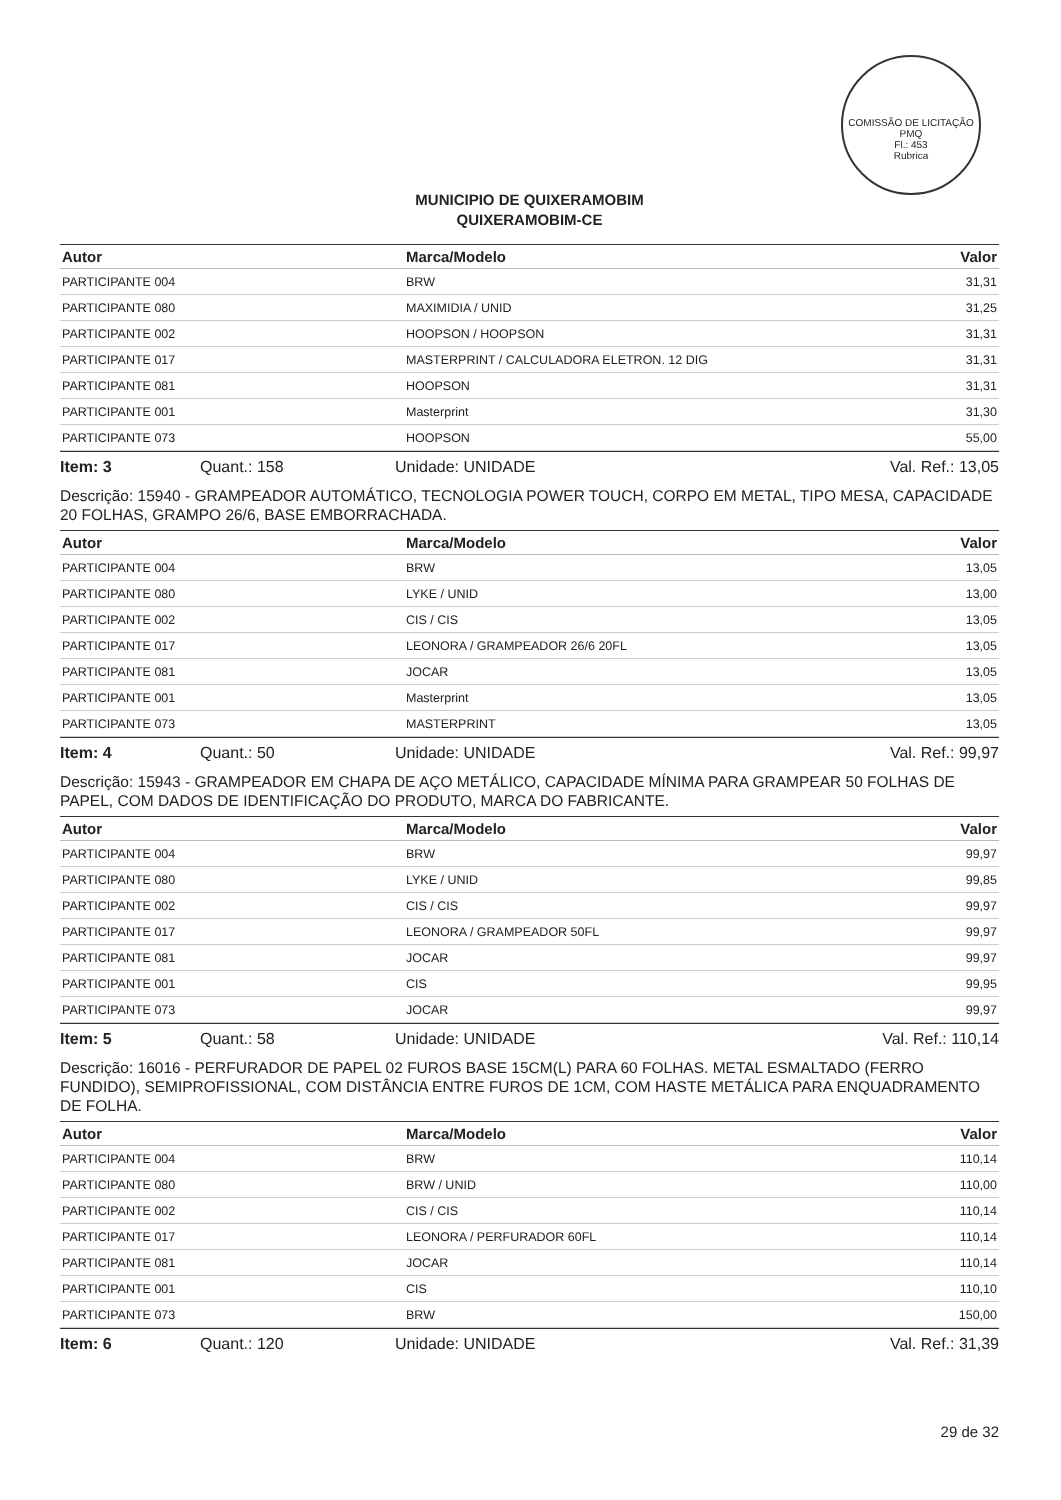COMISSÃO DE LICITAÇÃO PMQ
Fl.: 453
Rubrica
MUNICIPIO DE QUIXERAMOBIM
QUIXERAMOBIM-CE
| Autor | Marca/Modelo | Valor |
| --- | --- | --- |
| PARTICIPANTE 004 | BRW | 31,31 |
| PARTICIPANTE 080 | MAXIMIDIA / UNID | 31,25 |
| PARTICIPANTE 002 | HOOPSON / HOOPSON | 31,31 |
| PARTICIPANTE 017 | MASTERPRINT / CALCULADORA ELETRON. 12 DIG | 31,31 |
| PARTICIPANTE 081 | HOOPSON | 31,31 |
| PARTICIPANTE 001 | Masterprint | 31,30 |
| PARTICIPANTE 073 | HOOPSON | 55,00 |
Item: 3 Quant.: 158 Unidade: UNIDADE Val. Ref.: 13,05
Descrição: 15940 - GRAMPEADOR AUTOMÁTICO, TECNOLOGIA POWER TOUCH, CORPO EM METAL, TIPO MESA, CAPACIDADE 20 FOLHAS, GRAMPO 26/6, BASE EMBORRACHADA.
| Autor | Marca/Modelo | Valor |
| --- | --- | --- |
| PARTICIPANTE 004 | BRW | 13,05 |
| PARTICIPANTE 080 | LYKE / UNID | 13,00 |
| PARTICIPANTE 002 | CIS / CIS | 13,05 |
| PARTICIPANTE 017 | LEONORA / GRAMPEADOR 26/6 20FL | 13,05 |
| PARTICIPANTE 081 | JOCAR | 13,05 |
| PARTICIPANTE 001 | Masterprint | 13,05 |
| PARTICIPANTE 073 | MASTERPRINT | 13,05 |
Item: 4 Quant.: 50 Unidade: UNIDADE Val. Ref.: 99,97
Descrição: 15943 - GRAMPEADOR EM CHAPA DE AÇO METÁLICO, CAPACIDADE MÍNIMA PARA GRAMPEAR 50 FOLHAS DE PAPEL, COM DADOS DE IDENTIFICAÇÃO DO PRODUTO, MARCA DO FABRICANTE.
| Autor | Marca/Modelo | Valor |
| --- | --- | --- |
| PARTICIPANTE 004 | BRW | 99,97 |
| PARTICIPANTE 080 | LYKE / UNID | 99,85 |
| PARTICIPANTE 002 | CIS / CIS | 99,97 |
| PARTICIPANTE 017 | LEONORA / GRAMPEADOR 50FL | 99,97 |
| PARTICIPANTE 081 | JOCAR | 99,97 |
| PARTICIPANTE 001 | CIS | 99,95 |
| PARTICIPANTE 073 | JOCAR | 99,97 |
Item: 5 Quant.: 58 Unidade: UNIDADE Val. Ref.: 110,14
Descrição: 16016 - PERFURADOR DE PAPEL 02 FUROS BASE 15CM(L) PARA 60 FOLHAS. METAL ESMALTADO (FERRO FUNDIDO), SEMIPROFISSIONAL, COM DISTÂNCIA ENTRE FUROS DE 1CM, COM HASTE METÁLICA PARA ENQUADRAMENTO DE FOLHA.
| Autor | Marca/Modelo | Valor |
| --- | --- | --- |
| PARTICIPANTE 004 | BRW | 110,14 |
| PARTICIPANTE 080 | BRW / UNID | 110,00 |
| PARTICIPANTE 002 | CIS / CIS | 110,14 |
| PARTICIPANTE 017 | LEONORA / PERFURADOR 60FL | 110,14 |
| PARTICIPANTE 081 | JOCAR | 110,14 |
| PARTICIPANTE 001 | CIS | 110,10 |
| PARTICIPANTE 073 | BRW | 150,00 |
Item: 6 Quant.: 120 Unidade: UNIDADE Val. Ref.: 31,39
29 de 32